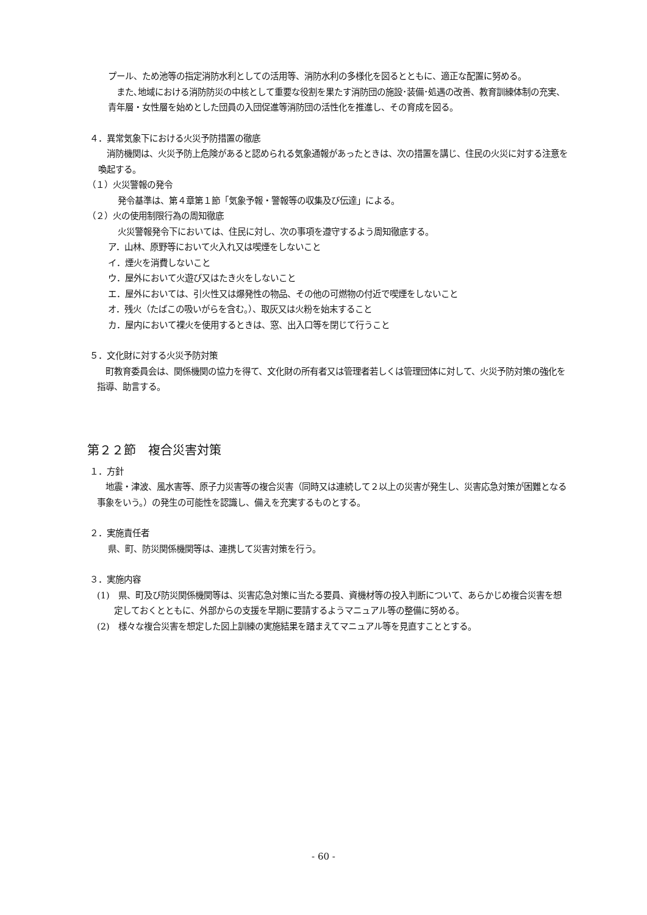プール、ため池等の指定消防水利としての活用等、消防水利の多様化を図るとともに、適正な配置に努める。
　また､地域における消防防災の中核として重要な役割を果たす消防団の施設･装備･処遇の改善、教育訓練体制の充実、青年層・女性層を始めとした団員の入団促進等消防団の活性化を推進し、その育成を図る。
４．異常気象下における火災予防措置の徹底
　消防機関は、火災予防上危険があると認められる気象通報があったときは、次の措置を講じ、住民の火災に対する注意を喚起する。
（１）火災警報の発令
発令基準は、第４章第１節「気象予報・警報等の収集及び伝達」による。
（２）火の使用制限行為の周知徹底
火災警報発令下においては、住民に対し、次の事項を遵守するよう周知徹底する。
ア．山林、原野等において火入れ又は喫煙をしないこと
イ．煙火を消費しないこと
ウ．屋外において火遊び又はたき火をしないこと
エ．屋外においては、引火性又は爆発性の物品、その他の可燃物の付近で喫煙をしないこと
オ．残火（たばこの吸いがらを含む。）、取灰又は火粉を始末すること
カ．屋内において裸火を使用するときは、窓、出入口等を閉じて行うこと
５．文化財に対する火災予防対策
　町教育委員会は、関係機関の協力を得て、文化財の所有者又は管理者若しくは管理団体に対して、火災予防対策の強化を指導、助言する。
第２２節　複合災害対策
１．方針
　地震・津波、風水害等、原子力災害等の複合災害（同時又は連続して２以上の災害が発生し、災害応急対策が困難となる事象をいう。）の発生の可能性を認識し、備えを充実するものとする。
２．実施責任者
県、町、防災関係機関等は、連携して災害対策を行う。
３．実施内容
(1)　県、町及び防災関係機関等は、災害応急対策に当たる要員、資機材等の投入判断について、あらかじめ複合災害を想定しておくとともに、外部からの支援を早期に要請するようマニュアル等の整備に努める。
(2)　様々な複合災害を想定した図上訓練の実施結果を踏まえてマニュアル等を見直すこととする。
- 60 -